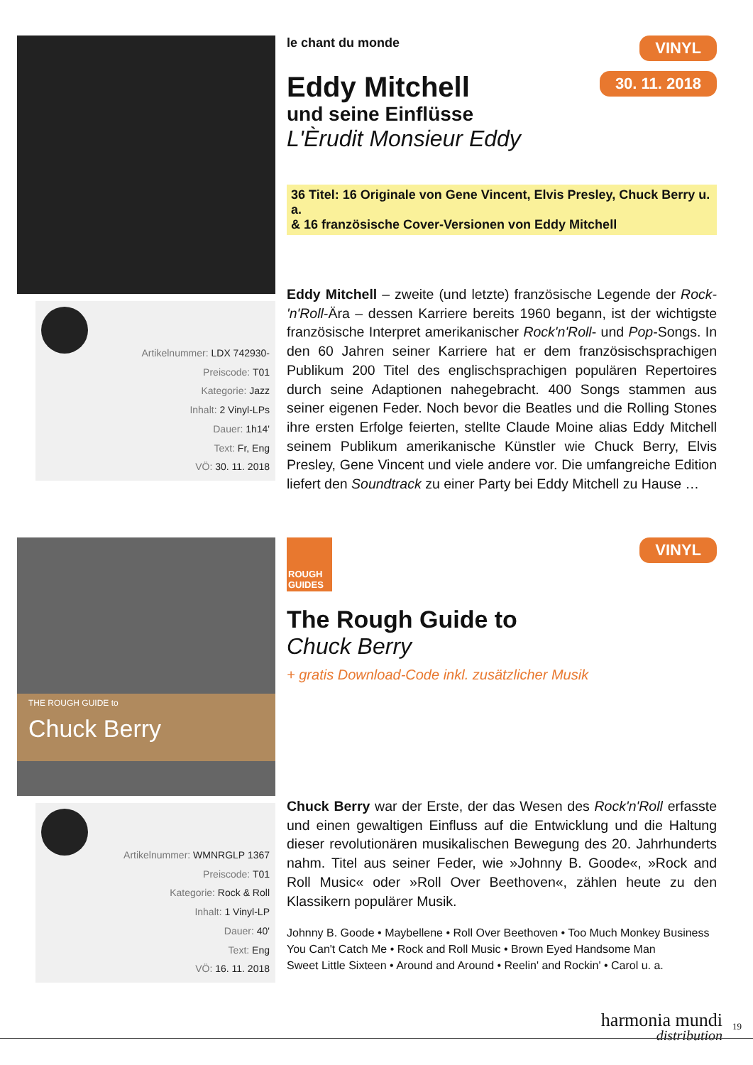Artikelnummer: LDX 742930-
Preiscode: T01
Kategorie: Jazz
Inhalt: 2 Vinyl-LPs
Dauer: 1h14'
Text: Fr, Eng
VÖ: 30. 11. 2018
VINYL
30. 11. 2018
le chant du monde
Eddy Mitchell
und seine Einflüsse
L'Èrudit Monsieur Eddy
36 Titel: 16 Originale von Gene Vincent, Elvis Presley, Chuck Berry u. a.
& 16 französische Cover-Versionen von Eddy Mitchell
Eddy Mitchell – zweite (und letzte) französische Legende der Rock-'n'Roll-Ära – dessen Karriere bereits 1960 begann, ist der wichtigste französische Interpret amerikanischer Rock'n'Roll- und Pop-Songs. In den 60 Jahren seiner Karriere hat er dem französischsprachigen Publikum 200 Titel des englischsprachigen populären Repertoires durch seine Adaptionen nahegebracht. 400 Songs stammen aus seiner eigenen Feder. Noch bevor die Beatles und die Rolling Stones ihre ersten Erfolge feierten, stellte Claude Moine alias Eddy Mitchell seinem Publikum amerikanische Künstler wie Chuck Berry, Elvis Presley, Gene Vincent und viele andere vor. Die umfangreiche Edition liefert den Soundtrack zu einer Party bei Eddy Mitchell zu Hause …
THE ROUGH GUIDE to
Chuck Berry
Artikelnummer: WMNRGLP 1367
Preiscode: T01
Kategorie: Rock & Roll
Inhalt: 1 Vinyl-LP
Dauer: 40'
Text: Eng
VÖ: 16. 11. 2018
VINYL
ROUGH GUIDES
The Rough Guide to
Chuck Berry
+ gratis Download-Code inkl. zusätzlicher Musik
Chuck Berry war der Erste, der das Wesen des Rock'n'Roll erfasste und einen gewaltigen Einfluss auf die Entwicklung und die Haltung dieser revolutionären musikalischen Bewegung des 20. Jahrhunderts nahm. Titel aus seiner Feder, wie »Johnny B. Goode«, »Rock and Roll Music« oder »Roll Over Beethoven«, zählen heute zu den Klassikern populärer Musik.
Johnny B. Goode • Maybellene • Roll Over Beethoven • Too Much Monkey Business
You Can't Catch Me • Rock and Roll Music • Brown Eyed Handsome Man
Sweet Little Sixteen • Around and Around • Reelin' and Rockin' • Carol u. a.
harmonia mundi
distribution
19